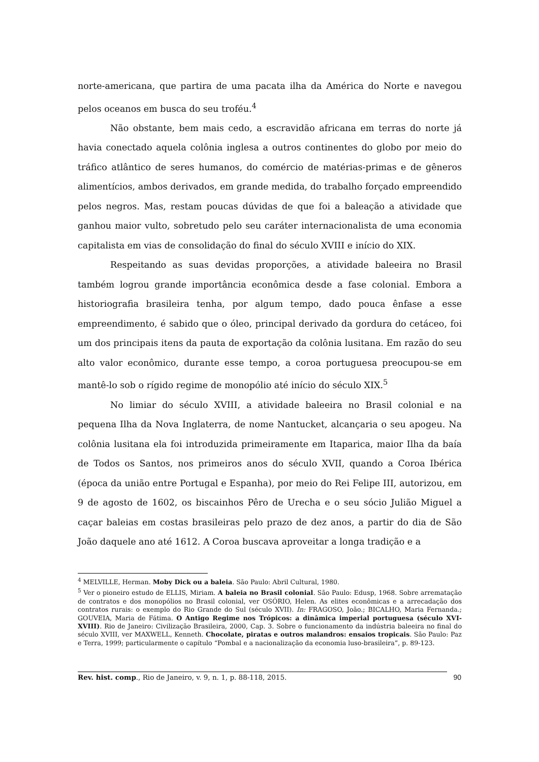norte-americana, que partira de uma pacata ilha da América do Norte e navegou pelos oceanos em busca do seu troféu.<sup>4</sup>
Não obstante, bem mais cedo, a escravidão africana em terras do norte já havia conectado aquela colônia inglesa a outros continentes do globo por meio do tráfico atlântico de seres humanos, do comércio de matérias-primas e de gêneros alimentícios, ambos derivados, em grande medida, do trabalho forçado empreendido pelos negros. Mas, restam poucas dúvidas de que foi a baleação a atividade que ganhou maior vulto, sobretudo pelo seu caráter internacionalista de uma economia capitalista em vias de consolidação do final do século XVIII e início do XIX.
Respeitando as suas devidas proporções, a atividade baleeira no Brasil também logrou grande importância econômica desde a fase colonial. Embora a historiografia brasileira tenha, por algum tempo, dado pouca ênfase a esse empreendimento, é sabido que o óleo, principal derivado da gordura do cetáceo, foi um dos principais itens da pauta de exportação da colônia lusitana. Em razão do seu alto valor econômico, durante esse tempo, a coroa portuguesa preocupou-se em mantê-lo sob o rígido regime de monopólio até início do século XIX.<sup>5</sup>
No limiar do século XVIII, a atividade baleeira no Brasil colonial e na pequena Ilha da Nova Inglaterra, de nome Nantucket, alcançaria o seu apogeu. Na colônia lusitana ela foi introduzida primeiramente em Itaparica, maior Ilha da baía de Todos os Santos, nos primeiros anos do século XVII, quando a Coroa Ibérica (época da união entre Portugal e Espanha), por meio do Rei Felipe III, autorizou, em 9 de agosto de 1602, os biscainhos Pêro de Urecha e o seu sócio Julião Miguel a caçar baleias em costas brasileiras pelo prazo de dez anos, a partir do dia de São João daquele ano até 1612. A Coroa buscava aproveitar a longa tradição e a
<sup>4</sup> MELVILLE, Herman. Moby Dick ou a baleia. São Paulo: Abril Cultural, 1980.
<sup>5</sup> Ver o pioneiro estudo de ELLIS, Miriam. A baleia no Brasil colonial. São Paulo: Edusp, 1968. Sobre arrematação de contratos e dos monopólios no Brasil colonial, ver OSÓRIO, Helen. As elites econômicas e a arrecadação dos contratos rurais: o exemplo do Rio Grande do Sul (século XVII). In: FRAGOSO, João.; BICALHO, Maria Fernanda.; GOUVEIA, Maria de Fátima. O Antigo Regime nos Trópicos: a dinâmica imperial portuguesa (século XVI-XVIII). Rio de Janeiro: Civilização Brasileira, 2000, Cap. 3. Sobre o funcionamento da indústria baleeira no final do século XVIII, ver MAXWELL, Kenneth. Chocolate, piratas e outros malandros: ensaios tropicais. São Paulo: Paz e Terra, 1999; particularmente o capítulo “Pombal e a nacionalização da economia luso-brasileira”, p. 89-123.
Rev. hist. comp., Rio de Janeiro, v. 9, n. 1, p. 88-118, 2015. 90